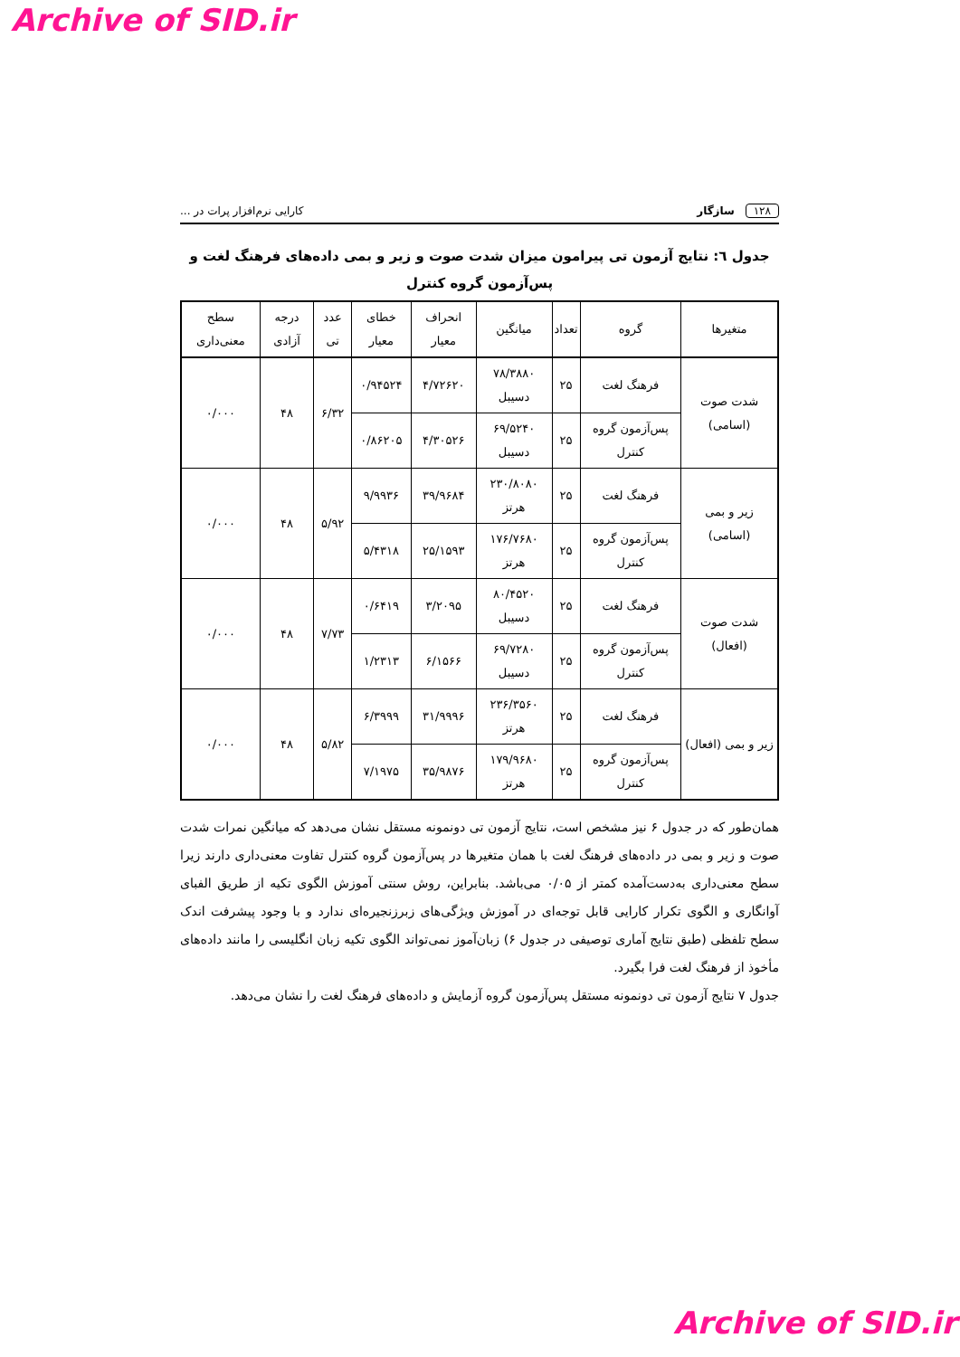Archive of SID.ir
۱۲۸ سازگار کارایی نرم‌افزار پرات در ...
جدول ٦: نتایج آزمون تی پیرامون میزان شدت صوت و زیر و بمی داده‌های فرهنگ لغت و پس‌آزمون گروه کنترل
| متغیرها | گروه | تعداد | میانگین | انحراف معیار | خطای معیار | عدد تی | درجه آزادی | سطح معنی‌داری |
| --- | --- | --- | --- | --- | --- | --- | --- | --- |
| شدت صوت (اسامی) | فرهنگ لغت | ۲۵ | ۷۸/۳۸۸۰ دسیبل | ۴/۷۲۶۲۰ | ۰/۹۴۵۲۴ | ۶/۳۲ | ۴۸ | ۰/۰۰۰ |
| | پس‌آزمون گروه کنترل | ۲۵ | ۶۹/۵۲۴۰ دسیبل | ۴/۳۰۵۲۶ | ۰/۸۶۲۰۵ | | | |
| زیر و بمی (اسامی) | فرهنگ لغت | ۲۵ | ۲۳۰/۸۰۸۰ هرتز | ۳۹/۹۶۸۴ | ۹/۹۹۳۶ | ۵/۹۲ | ۴۸ | ۰/۰۰۰ |
| | پس‌آزمون گروه کنترل | ۲۵ | ۱۷۶/۷۶۸۰ هرتز | ۲۵/۱۵۹۳ | ۵/۴۳۱۸ | | | |
| شدت صوت (افعال) | فرهنگ لغت | ۲۵ | ۸۰/۴۵۲۰ دسیبل | ۳/۲۰۹۵ | ۰/۶۴۱۹ | ۷/۷۳ | ۴۸ | ۰/۰۰۰ |
| | پس‌آزمون گروه کنترل | ۲۵ | ۶۹/۷۲۸۰ دسیبل | ۶/۱۵۶۶ | ۱/۲۳۱۳ | | | |
| زیر و بمی (افعال) | فرهنگ لغت | ۲۵ | ۲۳۶/۳۵۶۰ هرتز | ۳۱/۹۹۹۶ | ۶/۳۹۹۹ | ۵/۸۲ | ۴۸ | ۰/۰۰۰ |
| | پس‌آزمون گروه کنترل | ۲۵ | ۱۷۹/۹۶۸۰ هرتز | ۳۵/۹۸۷۶ | ۷/۱۹۷۵ | | | |
همان‌طور که در جدول ۶ نیز مشخص است، نتایج آزمون تی دونمونه مستقل نشان می‌دهد که میانگین نمرات شدت صوت و زیر و بمی در داده‌های فرهنگ لغت با همان متغیرها در پس‌آزمون گروه کنترل تفاوت معنی‌داری دارند زیرا سطح معنی‌داری به‌دست‌آمده کمتر از ۰/۰۵ می‌باشد. بنابراین، روش سنتی آموزش الگوی تکیه از طریق الفبای آوانگاری و الگوی تکرار کارایی قابل توجه‌ای در آموزش ویژگی‌های زبرزنجیره‌ای ندارد و با وجود پیشرفت اندک سطح تلفظی (طبق نتایج آماری توصیفی در جدول ۶) زبان‌آموز نمی‌تواند الگوی تکیه زبان انگلیسی را مانند داده‌های مأخوذ از فرهنگ لغت فرا بگیرد.
جدول ۷ نتایج آزمون تی دونمونه مستقل پس‌آزمون گروه آزمایش و داده‌های فرهنگ لغت را نشان می‌دهد.
Archive of SID.ir